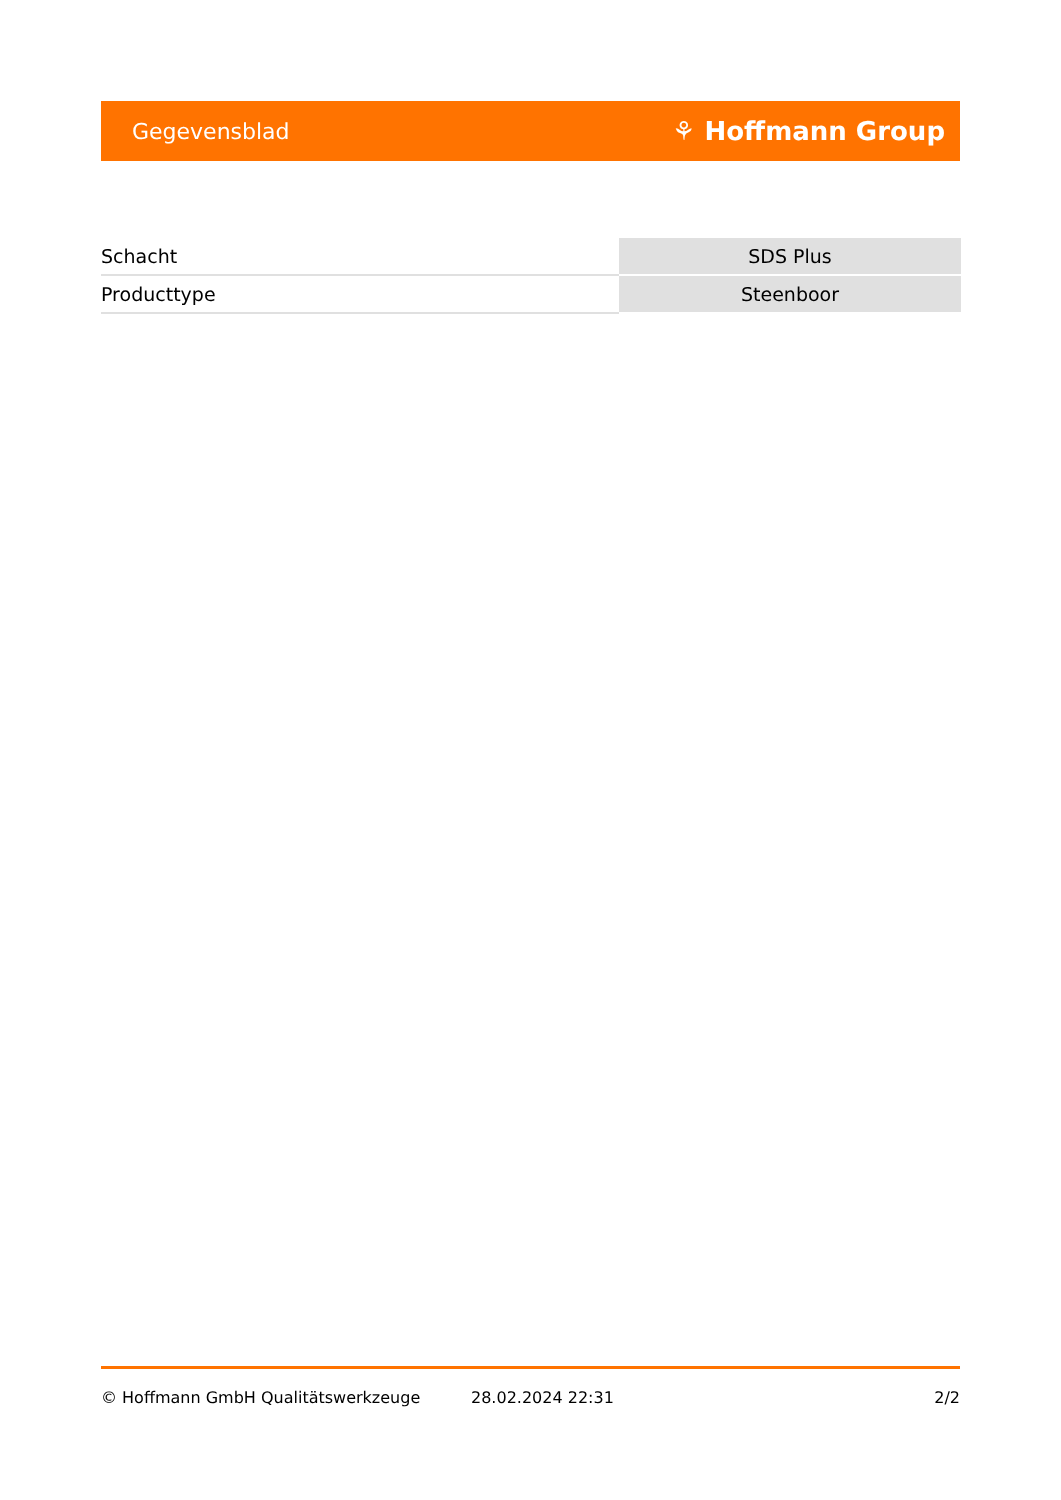Gegevensblad ⚘ Hoffmann Group
| Schacht | SDS Plus |
| Producttype | Steenboor |
© Hoffmann GmbH Qualitätswerkzeuge 28.02.2024 22:31 2/2